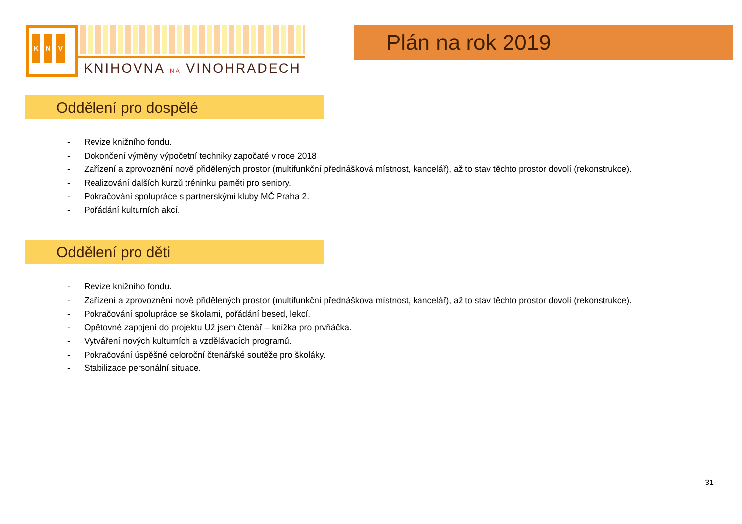K N V
KNIHOVNA NA VINOHRADECH
Plán na rok 2019
Oddělení pro dospělé
- Revize knižního fondu.
- Dokončení výměny výpočetní techniky započaté v roce 2018
- Zařízení a zprovoznění nově přidělených prostor (multifunkční přednášková místnost, kancelář), až to stav těchto prostor dovolí (rekonstrukce).
- Realizování dalších kurzů tréninku paměti pro seniory.
- Pokračování spolupráce s partnerskými kluby MČ Praha 2.
- Pořádání kulturních akcí.
Oddělení pro děti
- Revize knižního fondu.
- Zařízení a zprovoznění nově přidělených prostor (multifunkční přednášková místnost, kancelář), až to stav těchto prostor dovolí (rekonstrukce).
- Pokračování spolupráce se školami, pořádání besed, lekcí.
- Opětovné zapojení do projektu Už jsem čtenář – knížka pro prvňáčka.
- Vytváření nových kulturních a vzdělávacích programů.
- Pokračování úspěšné celoroční čtenářské soutěže pro školáky.
- Stabilizace personální situace.
31